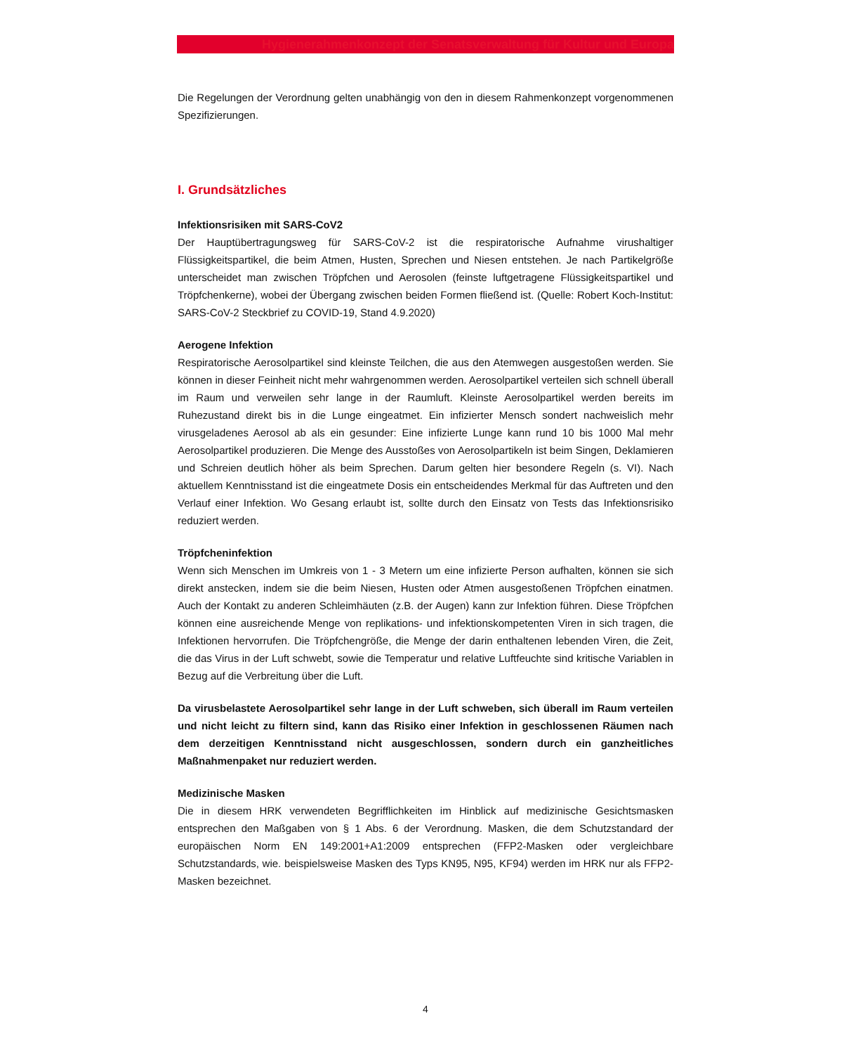Hygienerahmenkonzept der Senatsverwaltung für Kultur und Europa
Die Regelungen der Verordnung gelten unabhängig von den in diesem Rahmenkonzept vorgenommenen Spezifizierungen.
I. Grundsätzliches
Infektionsrisiken mit SARS-CoV2
Der Hauptübertragungsweg für SARS-CoV-2 ist die respiratorische Aufnahme virushaltiger Flüssigkeitspartikel, die beim Atmen, Husten, Sprechen und Niesen entstehen. Je nach Partikelgröße unterscheidet man zwischen Tröpfchen und Aerosolen (feinste luftgetragene Flüssigkeitspartikel und Tröpfchenkerne), wobei der Übergang zwischen beiden Formen fließend ist. (Quelle: Robert Koch-Institut: SARS-CoV-2 Steckbrief zu COVID-19, Stand 4.9.2020)
Aerogene Infektion
Respiratorische Aerosolpartikel sind kleinste Teilchen, die aus den Atemwegen ausgestoßen werden. Sie können in dieser Feinheit nicht mehr wahrgenommen werden. Aerosolpartikel verteilen sich schnell überall im Raum und verweilen sehr lange in der Raumluft. Kleinste Aerosolpartikel werden bereits im Ruhezustand direkt bis in die Lunge eingeatmet. Ein infizierter Mensch sondert nachweislich mehr virusgeladenes Aerosol ab als ein gesunder: Eine infizierte Lunge kann rund 10 bis 1000 Mal mehr Aerosolpartikel produzieren. Die Menge des Ausstoßes von Aerosolpartikeln ist beim Singen, Deklamieren und Schreien deutlich höher als beim Sprechen. Darum gelten hier besondere Regeln (s. VI). Nach aktuellem Kenntnisstand ist die eingeatmete Dosis ein entscheidendes Merkmal für das Auftreten und den Verlauf einer Infektion. Wo Gesang erlaubt ist, sollte durch den Einsatz von Tests das Infektionsrisiko reduziert werden.
Tröpfcheninfektion
Wenn sich Menschen im Umkreis von 1 - 3 Metern um eine infizierte Person aufhalten, können sie sich direkt anstecken, indem sie die beim Niesen, Husten oder Atmen ausgestoßenen Tröpfchen einatmen. Auch der Kontakt zu anderen Schleimhäuten (z.B. der Augen) kann zur Infektion führen. Diese Tröpfchen können eine ausreichende Menge von replikations- und infektionskompetenten Viren in sich tragen, die Infektionen hervorrufen. Die Tröpfchengröße, die Menge der darin enthaltenen lebenden Viren, die Zeit, die das Virus in der Luft schwebt, sowie die Temperatur und relative Luftfeuchte sind kritische Variablen in Bezug auf die Verbreitung über die Luft.
Da virusbelastete Aerosolpartikel sehr lange in der Luft schweben, sich überall im Raum verteilen und nicht leicht zu filtern sind, kann das Risiko einer Infektion in geschlossenen Räumen nach dem derzeitigen Kenntnisstand nicht ausgeschlossen, sondern durch ein ganzheitliches Maßnahmenpaket nur reduziert werden.
Medizinische Masken
Die in diesem HRK verwendeten Begrifflichkeiten im Hinblick auf medizinische Gesichtsmasken entsprechen den Maßgaben von § 1 Abs. 6 der Verordnung. Masken, die dem Schutzstandard der europäischen Norm EN 149:2001+A1:2009 entsprechen (FFP2-Masken oder vergleichbare Schutzstandards, wie. beispielsweise Masken des Typs KN95, N95, KF94) werden im HRK nur als FFP2-Masken bezeichnet.
4